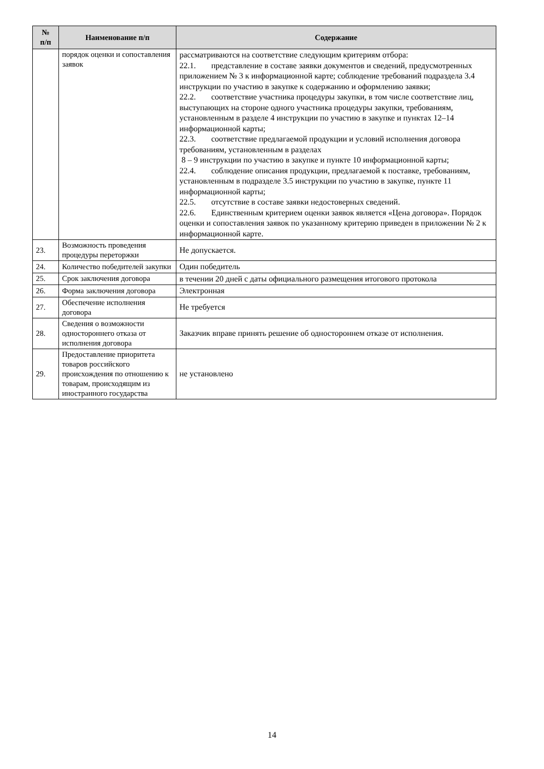| № п/п | Наименование п/п | Содержание |
| --- | --- | --- |
| | порядок оценки и сопоставления заявок | рассматриваются на соответствие следующим критериям отбора: 22.1. представление в составе заявки документов и сведений, предусмотренных приложением № 3 к информационной карте; соблюдение требований подраздела 3.4 инструкции по участию в закупке к содержанию и оформлению заявки; 22.2. соответствие участника процедуры закупки, в том числе соответствие лиц, выступающих на стороне одного участника процедуры закупки, требованиям, установленным в разделе 4 инструкции по участию в закупке и пунктах 12–14 информационной карты; 22.3. соответствие предлагаемой продукции и условий исполнения договора требованиям, установленным в разделах 8 – 9 инструкции по участию в закупке и пункте 10 информационной карты; 22.4. соблюдение описания продукции, предлагаемой к поставке, требованиям, установленным в подразделе 3.5 инструкции по участию в закупке, пункте 11 информационной карты; 22.5. отсутствие в составе заявки недостоверных сведений. 22.6. Единственным критерием оценки заявок является «Цена договора». Порядок оценки и сопоставления заявок по указанному критерию приведен в приложении № 2 к информационной карте. |
| 23. | Возможность проведения процедуры переторжки | Не допускается. |
| 24. | Количество победителей закупки | Один победитель |
| 25. | Срок заключения договора | в течении 20 дней с даты официального размещения итогового протокола |
| 26. | Форма заключения договора | Электронная |
| 27. | Обеспечение исполнения договора | Не требуется |
| 28. | Сведения о возможности одностороннего отказа от исполнения договора | Заказчик вправе принять решение об одностороннем отказе от исполнения. |
| 29. | Предоставление приоритета товаров российского происхождения по отношению к товарам, происходящим из иностранного государства | не установлено |
14